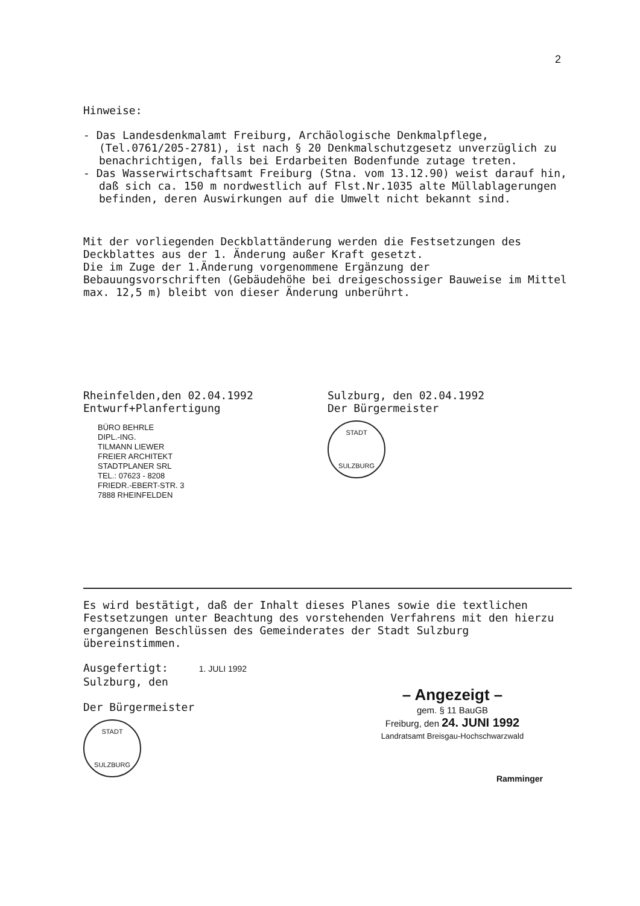2
Hinweise:
- Das Landesdenkmalamt Freiburg, Archäologische Denkmalpflege, (Tel.0761/205-2781), ist nach § 20 Denkmalschutzgesetz unverzüglich zu benachrichtigen, falls bei Erdarbeiten Bodenfunde zutage treten.
- Das Wasserwirtschaftsamt Freiburg (Stna. vom 13.12.90) weist darauf hin, daß sich ca. 150 m nordwestlich auf Flst.Nr.1035 alte Müllablagerungen befinden, deren Auswirkungen auf die Umwelt nicht bekannt sind.
Mit der vorliegenden Deckblattänderung werden die Festsetzungen des Deckblattes aus der 1. Änderung außer Kraft gesetzt.
Die im Zuge der 1.Änderung vorgenommene Ergänzung der Bebauungsvorschriften (Gebäudehöhe bei dreigeschossiger Bauweise im Mittel max. 12,5 m) bleibt von dieser Änderung unberührt.
Rheinfelden,den 02.04.1992
Entwurf+Planfertigung
BÜRO BEHRLE
DIPL.-ING.
TILMANN LIEWER
FREIER ARCHITEKT
STADTPLANER SRL
TEL.: 07623 - 8208
FRIEDR.-EBERT-STR. 3
7888 RHEINFELDEN
Sulzburg, den 02.04.1992
Der Bürgermeister
STADT
SULZBURG
Es wird bestätigt, daß der Inhalt dieses Planes sowie die textlichen Festsetzungen unter Beachtung des vorstehenden Verfahrens mit den hierzu ergangenen Beschlüssen des Gemeinderates der Stadt Sulzburg übereinstimmen.
Ausgefertigt: 1. JULI 1992
Sulzburg, den
Der Bürgermeister
STADT
SULZBURG
– Angezeigt –
gem. § 11 BauGB
Freiburg, den 24. JUNI 1992
Landratsamt Breisgau-Hochschwarzwald
Ramminger